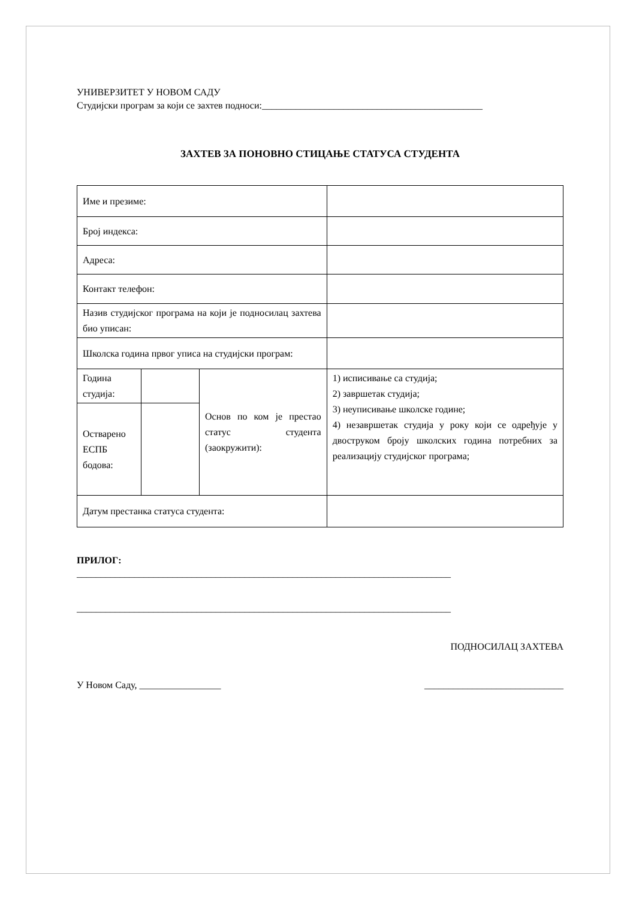УНИВЕРЗИТЕТ У НОВОМ САДУ
Студијски програм за који се захтев подноси:______________________________________________
ЗАХТЕВ ЗА ПОНОВНО СТИЦАЊЕ СТАТУСА СТУДЕНТА
| Име и презиме: | | | |
| Број индекса: | | | |
| Адреса: | | | |
| Контакт телефон: | | | |
| Назив студијског програма на који је подносилац захтева био уписан: | | | |
| Школска година првог уписа на студијски програм: | | | |
| Година студија: | | Основ по ком је престао статус студента (заокружити): | 1) исписивање са студија; 2) завршетак студија; 3) неуписивање школске године; 4) незавршетак студија у року који се одређује у двоструком броју школских година потребних за реализацију студијског програма; |
| Остварено ЕСПБ бодова: | | | |
| Датум престанка статуса студента: | | | |
ПРИЛОГ:
______________________________________________________________________________
______________________________________________________________________________
ПОДНОСИЛАЦ ЗАХТЕВА
У Новом Саду, _________________ _____________________________